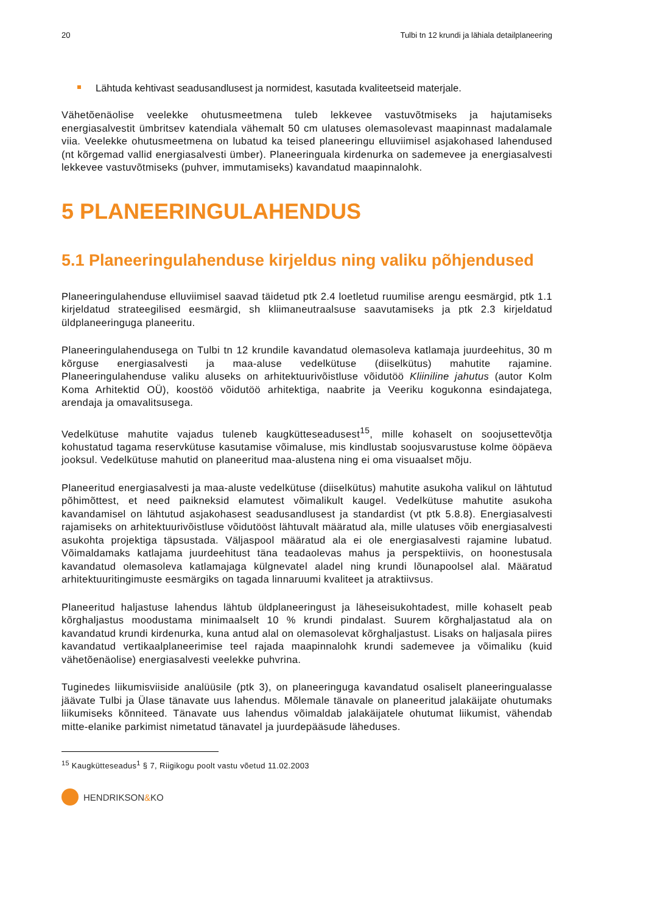20 Tulbi tn 12 krundi ja lähiala detailplaneering
Lähtuda kehtivast seadusandlusest ja normidest, kasutada kvaliteetseid materjale.
Vähetõenäolise veelekke ohutusmeetmena tuleb lekkevee vastuvõtmiseks ja hajutamiseks energiasalvestit ümbritsev katendiala vähemalt 50 cm ulatuses olemasolevast maapinnast madalamale viia. Veelekke ohutusmeetmena on lubatud ka teised planeeringu elluviimisel asjakohased lahendused (nt kõrgemad vallid energiasalvesti ümber). Planeeringuala kirdenurka on sademevee ja energiasalvesti lekkevee vastuvõtmiseks (puhver, immutamiseks) kavandatud maapinnalohk.
5 PLANEERINGULAHENDUS
5.1 Planeeringulahenduse kirjeldus ning valiku põhjendused
Planeeringulahenduse elluviimisel saavad täidetud ptk 2.4 loetletud ruumilise arengu eesmärgid, ptk 1.1 kirjeldatud strateegilised eesmärgid, sh kliimaneutraalsuse saavutamiseks ja ptk 2.3 kirjeldatud üldplaneeringuga planeeritu.
Planeeringulahendusega on Tulbi tn 12 krundile kavandatud olemasoleva katlamaja juurdeehitus, 30 m kõrguse energiasalvesti ja maa-aluse vedelkütuse (diiselkütus) mahutite rajamine. Planeeringulahenduse valiku aluseks on arhitektuurivõistluse võidutöö Kliiniline jahutus (autor Kolm Koma Arhitektid OÜ), koostöö võidutöö arhitektiga, naabrite ja Veeriku kogukonna esindajatega, arendaja ja omavalitsusega.
Vedelkütuse mahutite vajadus tuleneb kaugkütteseadusest<sup>15</sup>, mille kohaselt on soojusettevõtja kohustatud tagama reservkütuse kasutamise võimaluse, mis kindlustab soojusvarustuse kolme ööpäeva jooksul. Vedelkütuse mahutid on planeeritud maa-alustena ning ei oma visuaalset mõju.
Planeeritud energiasalvesti ja maa-aluste vedelkütuse (diiselkütus) mahutite asukoha valikul on lähtutud põhimõttest, et need paikneksid elamutest võimalikult kaugel. Vedelkütuse mahutite asukoha kavandamisel on lähtutud asjakohasest seadusandlusest ja standardist (vt ptk 5.8.8). Energiasalvesti rajamiseks on arhitektuurivõistluse võidutööst lähtuvalt määratud ala, mille ulatuses võib energiasalvesti asukohta projektiga täpsustada. Väljaspool määratud ala ei ole energiasalvesti rajamine lubatud. Võimaldamaks katlajama juurdeehitust täna teadaolevas mahus ja perspektiivis, on hoonestusala kavandatud olemasoleva katlamajaga külgnevatel aladel ning krundi lõunapoolsel alal. Määratud arhitektuuritingimuste eesmärgiks on tagada linnaruumi kvaliteet ja atraktiivsus.
Planeeritud haljastuse lahendus lähtub üldplaneeringust ja läheseisukohtadest, mille kohaselt peab kõrghaljastus moodustama minimaalselt 10 % krundi pindalast. Suurem kõrghaljastatud ala on kavandatud krundi kirdenurka, kuna antud alal on olemasolevat kõrghaljastust. Lisaks on haljasala piires kavandatud vertikaalplaneerimise teel rajada maapinnalohk krundi sademevee ja võimaliku (kuid vähetõenäolise) energiasalvesti veelekke puhvrina.
Tuginedes liikumisviiside analüüsile (ptk 3), on planeeringuga kavandatud osaliselt planeeringualasse jäävate Tulbi ja Ülase tänavate uus lahendus. Mõlemale tänavale on planeeritud jalakäijate ohutumaks liikumiseks kõnniteed. Tänavate uus lahendus võimaldab jalakäijatele ohutumat liikumist, vähendab mitte-elanike parkimist nimetatud tänavatel ja juurdepääsude läheduses.
<sup>15</sup> Kaugkütteseadus<sup>1</sup> § 7, Riigikogu poolt vastu võetud 11.02.2003
HENDRIKSON & KO